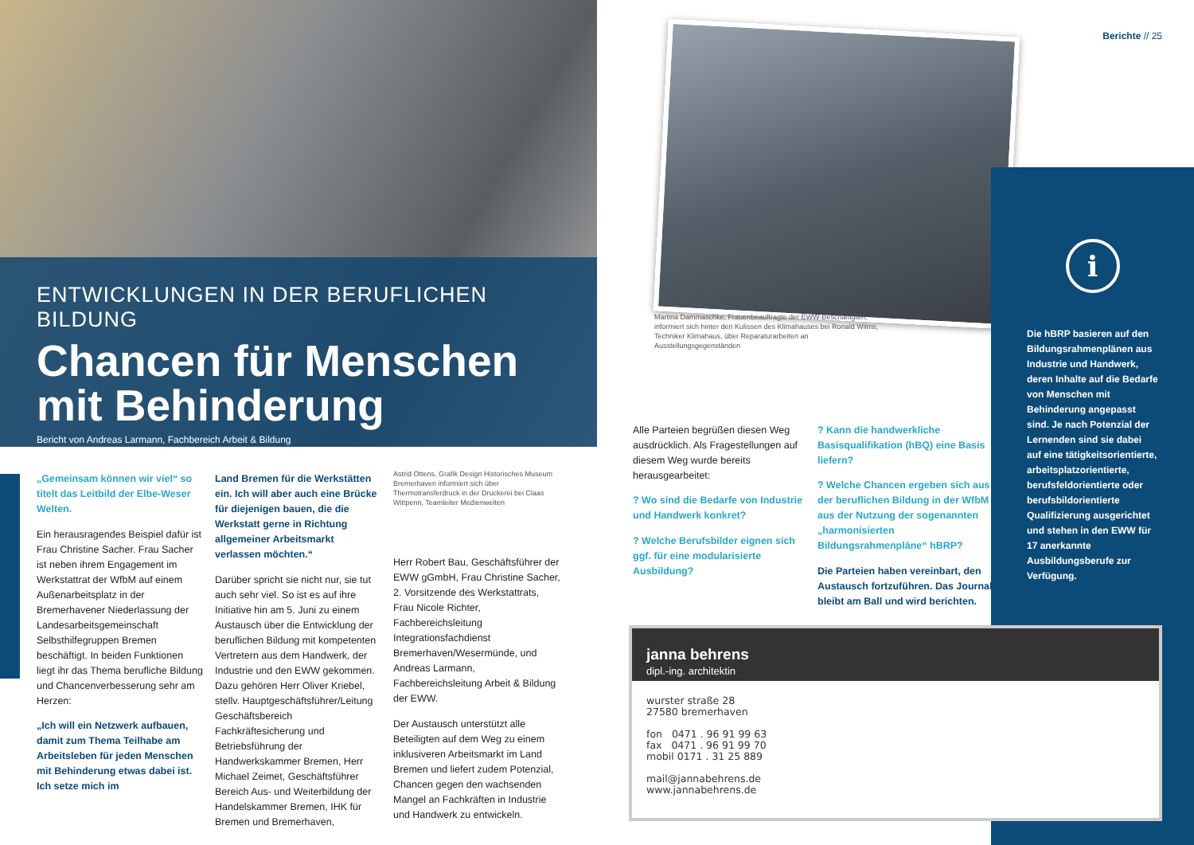ENTWICKLUNGEN IN DER BERUFLICHEN BILDUNG
Chancen für Menschen mit Behinderung
Bericht von Andreas Larmann, Fachbereich Arbeit & Bildung
„Gemeinsam können wir viel“ so titelt das Leitbild der Elbe-Weser Welten.
Ein herausragendes Beispiel dafür ist Frau Christine Sacher. Frau Sacher ist neben ihrem Engagement im Werkstattrat der WfbM auf einem Außenarbeitsplatz in der Bremerhavener Niederlassung der Landesarbeitsgemeinschaft Selbsthilfegruppen Bremen beschäftigt. In beiden Funktionen liegt ihr das Thema berufliche Bildung und Chancenverbesserung sehr am Herzen:
„Ich will ein Netzwerk aufbauen, damit zum Thema Teilhabe am Arbeitsleben für jeden Menschen mit Behinderung etwas dabei ist. Ich setze mich im
Land Bremen für die Werkstätten ein. Ich will aber auch eine Brücke für diejenigen bauen, die die Werkstatt gerne in Richtung allgemeiner Arbeitsmarkt verlassen möchten.“
Darüber spricht sie nicht nur, sie tut auch sehr viel. So ist es auf ihre Initiative hin am 5. Juni zu einem Austausch über die Entwicklung der beruflichen Bildung mit kompetenten Vertretern aus dem Handwerk, der Industrie und den EWW gekommen. Dazu gehören Herr Oliver Kriebel, stellv. Hauptgeschäftsführer/Leitung Geschäftsbereich Fachkräftesicherung und Betriebsführung der Handwerkskammer Bremen, Herr Michael Zeimet, Geschäftsführer Bereich Aus- und Weiterbildung der Handelskammer Bremen, IHK für Bremen und Bremerhaven,
Astrid Ottens, Grafik Design Historisches Museum Bremerhaven informiert sich über Thermotransferdruck in der Druckerei bei Claas Wittpenn, Teamleiter Medienwelten
Herr Robert Bau, Geschäftsführer der EWW gGmbH, Frau Christine Sacher, 2. Vorsitzende des Werkstattrats, Frau Nicole Richter, Fachbereichsleitung Integrationsfachdienst Bremerhaven/Wesermünde, und Andreas Larmann, Fachbereichsleitung Arbeit & Bildung der EWW.
Der Austausch unterstützt alle Beteiligten auf dem Weg zu einem inklusiveren Arbeitsmarkt im Land Bremen und liefert zudem Potenzial, Chancen gegen den wachsenden Mangel an Fachkräften in Industrie und Handwerk zu entwickeln.
Berichte // 25
Martina Dammaschke, Frauenbeauftragte der EWW-Beschäftigten, informiert sich hinter den Kulissen des Klimahauses bei Ronald Wilms, Techniker Klimahaus, über Reparaturarbeiten an Ausstellungsgegenständen
i
Die hBRP basieren auf den Bildungsrahmenplänen aus Industrie und Handwerk, deren Inhalte auf die Bedarfe von Menschen mit Behinderung angepasst sind. Je nach Potenzial der Lernenden sind sie dabei auf eine tätigkeitsorientierte, arbeitsplatzorientierte, berufsfeldorientierte oder berufsbildorientierte Qualifizierung ausgerichtet und stehen in den EWW für 17 anerkannte Ausbildungsberufe zur Verfügung.
Alle Parteien begrüßen diesen Weg ausdrücklich. Als Fragestellungen auf diesem Weg wurde bereits herausgearbeitet:
? Wo sind die Bedarfe von Industrie und Handwerk konkret?
? Welche Berufsbilder eignen sich ggf. für eine modularisierte Ausbildung?
? Kann die handwerkliche Basisqualifikation (hBQ) eine Basis liefern?
? Welche Chancen ergeben sich aus der beruflichen Bildung in der WfbM aus der Nutzung der sogenannten „harmonisierten Bildungsrahmenpläne“ hBRP?
Die Parteien haben vereinbart, den Austausch fortzuführen. Das Journal bleibt am Ball und wird berichten.
janna behrens
dipl.-ing. architektin
wurster straße 28
27580 bremerhaven
fon 0471 . 96 91 99 63
fax 0471 . 96 91 99 70
mobil 0171 . 31 25 889
mail@jannabehrens.de
www.jannabehrens.de